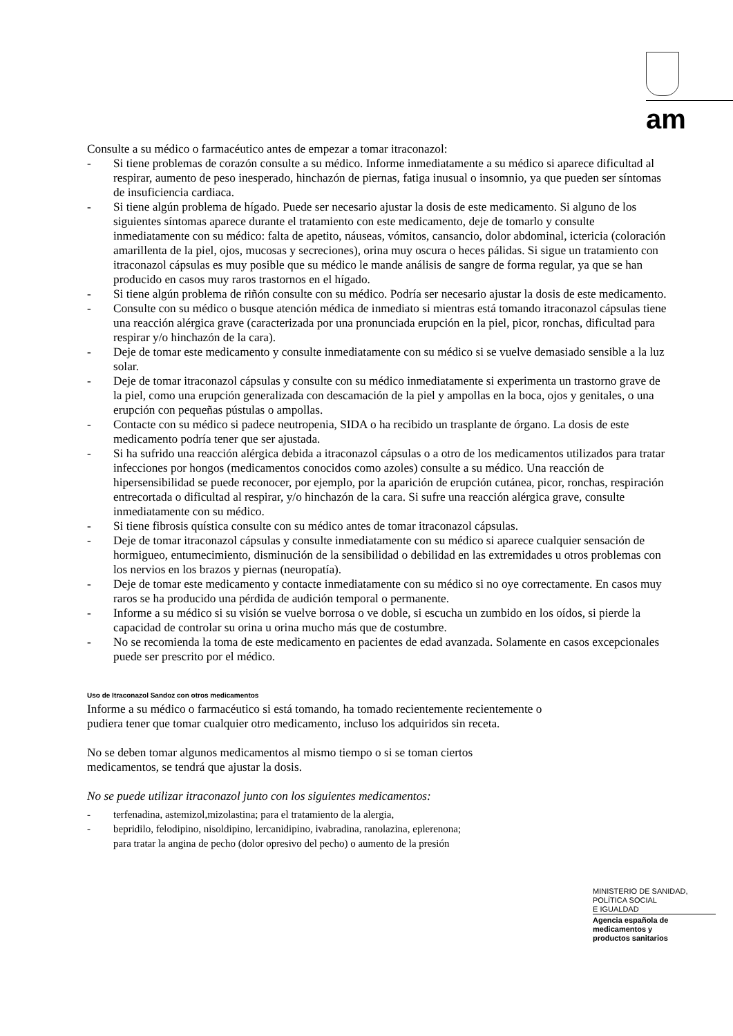am
Consulte a su médico o farmacéutico antes de empezar a tomar itraconazol:
- Si tiene problemas de corazón consulte a su médico. Informe inmediatamente a su médico si aparece dificultad al respirar, aumento de peso inesperado, hinchazón de piernas, fatiga inusual o insomnio, ya que pueden ser síntomas de insuficiencia cardiaca.
- Si tiene algún problema de hígado. Puede ser necesario ajustar la dosis de este medicamento. Si alguno de los siguientes síntomas aparece durante el tratamiento con este medicamento, deje de tomarlo y consulte inmediatamente con su médico: falta de apetito, náuseas, vómitos, cansancio, dolor abdominal, ictericia (coloración amarillenta de la piel, ojos, mucosas y secreciones), orina muy oscura o heces pálidas. Si sigue un tratamiento con itraconazol cápsulas es muy posible que su médico le mande análisis de sangre de forma regular, ya que se han producido en casos muy raros trastornos en el hígado.
- Si tiene algún problema de riñón consulte con su médico. Podría ser necesario ajustar la dosis de este medicamento.
- Consulte con su médico o busque atención médica de inmediato si mientras está tomando itraconazol cápsulas tiene una reacción alérgica grave (caracterizada por una pronunciada erupción en la piel, picor, ronchas, dificultad para respirar y/o hinchazón de la cara).
- Deje de tomar este medicamento y consulte inmediatamente con su médico si se vuelve demasiado sensible a la luz solar.
- Deje de tomar itraconazol cápsulas y consulte con su médico inmediatamente si experimenta un trastorno grave de la piel, como una erupción generalizada con descamación de la piel y ampollas en la boca, ojos y genitales, o una erupción con pequeñas pústulas o ampollas.
- Contacte con su médico si padece neutropenia, SIDA o ha recibido un trasplante de órgano. La dosis de este medicamento podría tener que ser ajustada.
- Si ha sufrido una reacción alérgica debida a itraconazol cápsulas o a otro de los medicamentos utilizados para tratar infecciones por hongos (medicamentos conocidos como azoles) consulte a su médico. Una reacción de hipersensibilidad se puede reconocer, por ejemplo, por la aparición de erupción cutánea, picor, ronchas, respiración entrecortada o dificultad al respirar, y/o hinchazón de la cara. Si sufre una reacción alérgica grave, consulte inmediatamente con su médico.
- Si tiene fibrosis quística consulte con su médico antes de tomar itraconazol cápsulas.
- Deje de tomar itraconazol cápsulas y consulte inmediatamente con su médico si aparece cualquier sensación de hormigueo, entumecimiento, disminución de la sensibilidad o debilidad en las extremidades u otros problemas con los nervios en los brazos y piernas (neuropatía).
- Deje de tomar este medicamento y contacte inmediatamente con su médico si no oye correctamente. En casos muy raros se ha producido una pérdida de audición temporal o permanente.
- Informe a su médico si su visión se vuelve borrosa o ve doble, si escucha un zumbido en los oídos, si pierde la capacidad de controlar su orina u orina mucho más que de costumbre.
- No se recomienda la toma de este medicamento en pacientes de edad avanzada. Solamente en casos excepcionales puede ser prescrito por el médico.
Uso de Itraconazol Sandoz con otros medicamentos
Informe a su médico o farmacéutico si está tomando, ha tomado recientemente recientemente o
pudiera tener que tomar cualquier otro medicamento, incluso los adquiridos sin receta.
No se deben tomar algunos medicamentos al mismo tiempo o si se toman ciertos
medicamentos, se tendrá que ajustar la dosis.
No se puede utilizar itraconazol junto con los siguientes medicamentos:
- terfenadina, astemizol,mizolastina; para el tratamiento de la alergia,
- bepridilo, felodipino, nisoldipino, lercanidipino, ivabradina, ranolazina, eplerenona;
para tratar la angina de pecho (dolor opresivo del pecho) o aumento de la presión
MINISTERIO DE SANIDAD,
POLÍTICA SOCIAL
E IGUALDAD
Agencia española de
medicamentos y
productos sanitarios